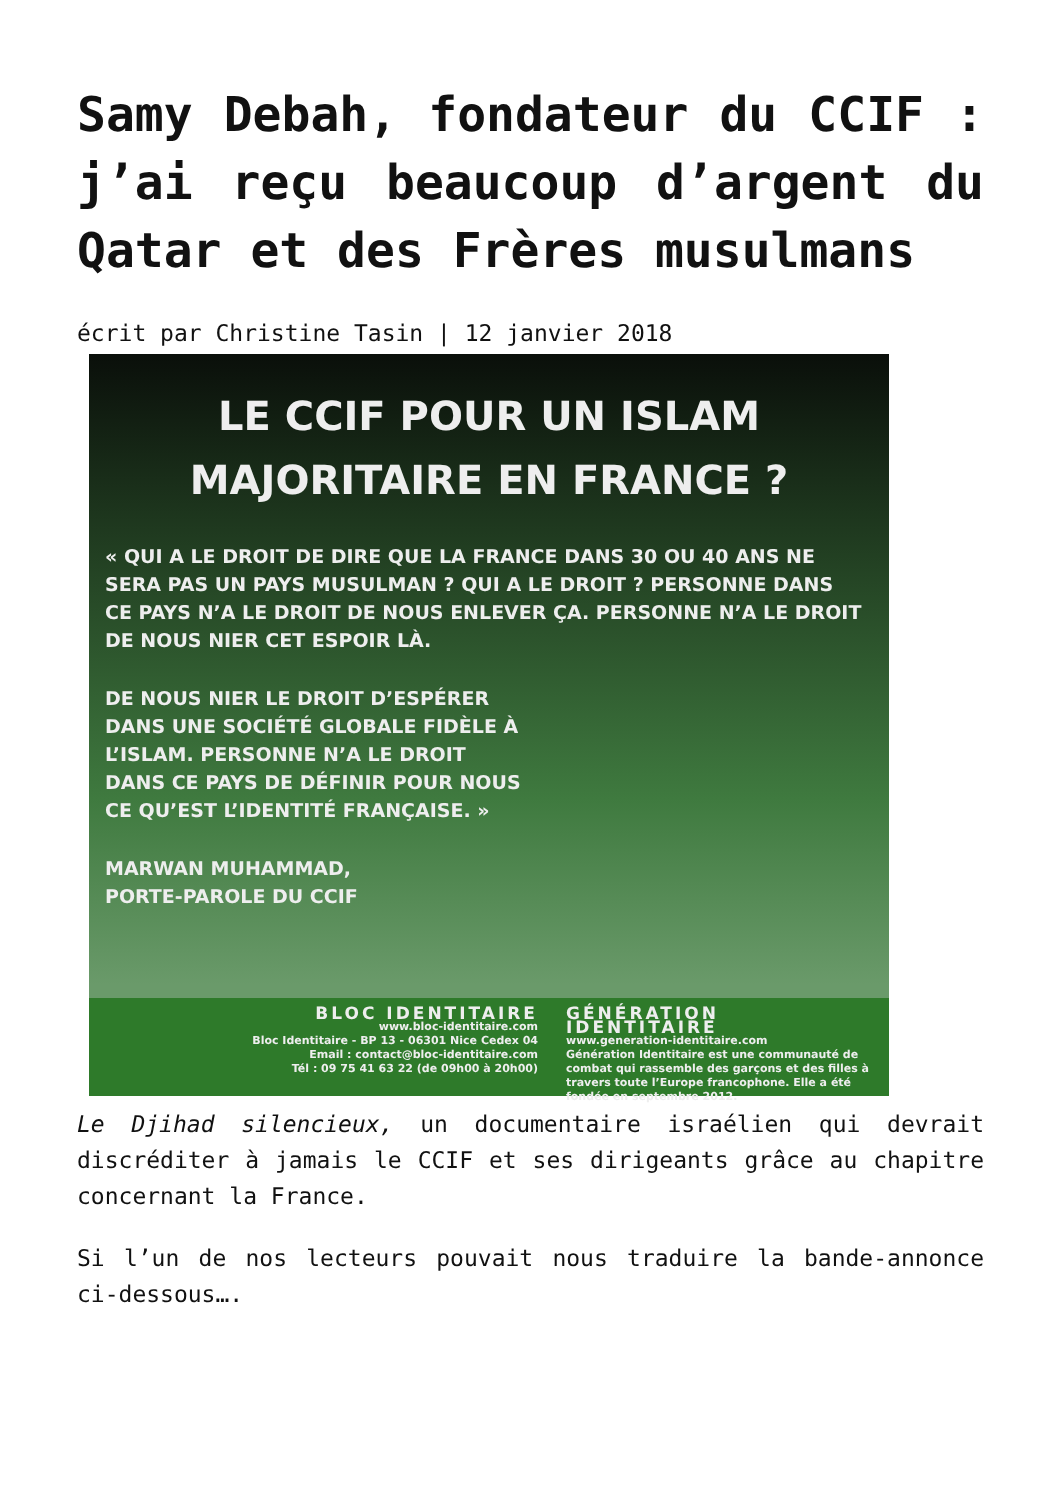Samy Debah, fondateur du CCIF : j’ai reçu beaucoup d’argent du Qatar et des Frères musulmans
écrit par Christine Tasin | 12 janvier 2018
LE CCIF POUR UN ISLAM
MAJORITAIRE EN FRANCE ?
« QUI A LE DROIT DE DIRE QUE LA FRANCE DANS 30 OU 40 ANS NE SERA PAS UN PAYS MUSULMAN ? QUI A LE DROIT ? PERSONNE DANS CE PAYS N’A LE DROIT DE NOUS ENLEVER ÇA. PERSONNE N’A LE DROIT DE NOUS NIER CET ESPOIR LÀ.
DE NOUS NIER LE DROIT D’ESPÉRER DANS UNE SOCIÉTÉ GLOBALE FIDÈLE À L’ISLAM. PERSONNE N’A LE DROIT DANS CE PAYS DE DÉFINIR POUR NOUS CE QU’EST L’IDENTITÉ FRANÇAISE. »
MARWAN MUHAMMAD,
PORTE-PAROLE DU CCIF
BLOC IDENTITAIRE
www.bloc-identitaire.com
Bloc Identitaire - BP 13 - 06301 Nice Cedex 04
Email : contact@bloc-identitaire.com
Tél : 09 75 41 63 22 (de 09h00 à 20h00)
GÉNÉRATION IDENTITAIRE
www.generation-identitaire.com
Génération Identitaire est une communauté de combat qui rassemble des garçons et des filles à travers toute l’Europe francophone. Elle a été fondée en septembre 2012.
Le Djihad silencieux, un documentaire israélien qui devrait discréditer à jamais le CCIF et ses dirigeants grâce au chapitre concernant la France.
Si l’un de nos lecteurs pouvait nous traduire la bande-annonce ci-dessous….